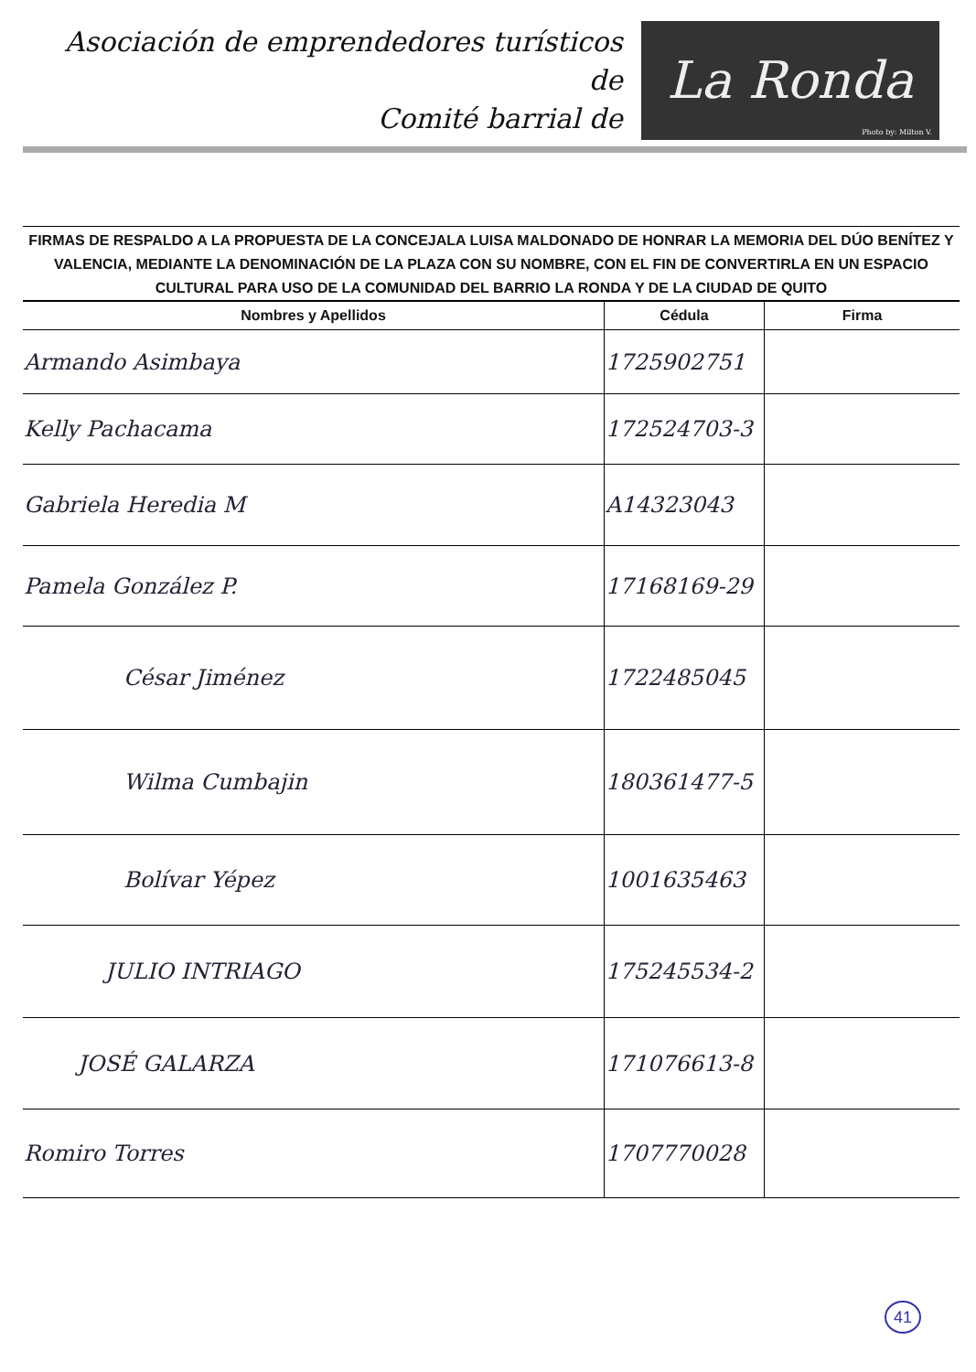Asociación de emprendedores turísticos de
Comité barrial de
La Ronda
Photo by: Milton V.
FIRMAS DE RESPALDO A LA PROPUESTA DE LA CONCEJALA LUISA MALDONADO DE HONRAR LA MEMORIA DEL DÚO BENÍTEZ Y VALENCIA, MEDIANTE LA DENOMINACIÓN DE LA PLAZA CON SU NOMBRE, CON EL FIN DE CONVERTIRLA EN UN ESPACIO CULTURAL PARA USO DE LA COMUNIDAD DEL BARRIO LA RONDA Y DE LA CIUDAD DE QUITO
| Nombres y Apellidos | Cédula | Firma |
| --- | --- | --- |
| Armando Asimbaya | 1725902751 | |
| Kelly Pachacama | 172524703-3 | |
| Gabriela Heredia M | A14323043 | |
| Pamela González P. | 17168169-29 | |
| César Jiménez | 1722485045 | |
| Wilma Cumbajin | 180361477-5 | |
| Bolívar Yépez | 1001635463 | |
| JULIO INTRIAGO | 175245534-2 | |
| JOSÉ GALARZA | 171076613-8 | |
| Romiro Torres | 1707770028 | |
41